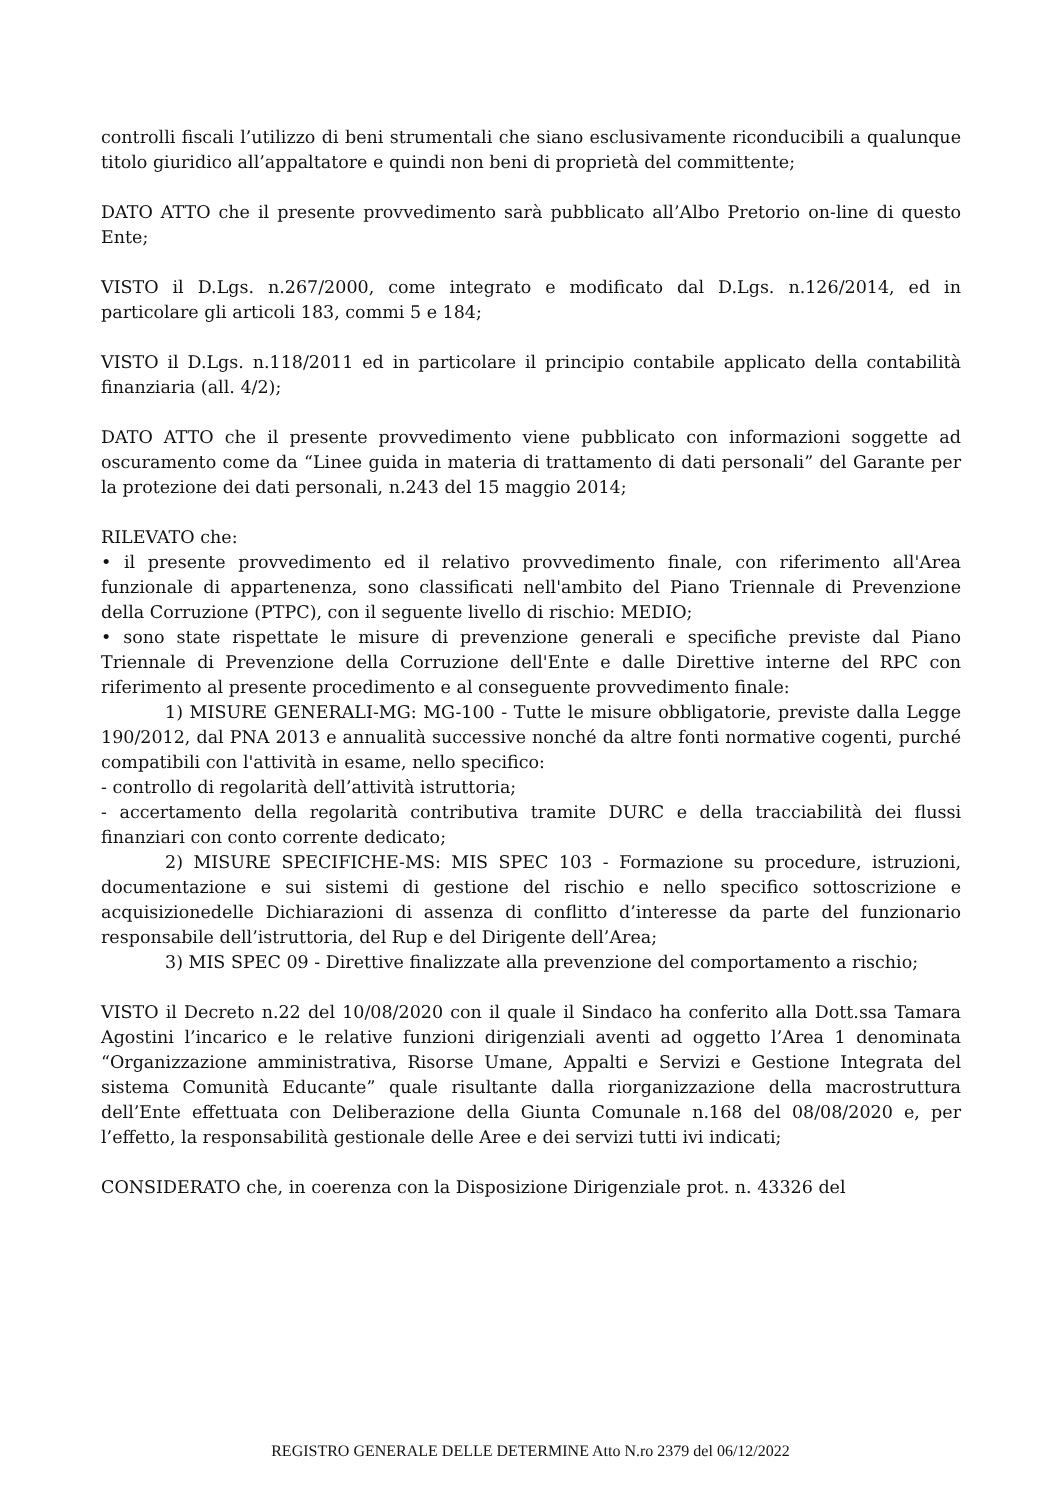controlli fiscali l’utilizzo di beni strumentali che siano esclusivamente riconducibili a qualunque titolo giuridico all’appaltatore e quindi non beni di proprietà del committente;
DATO ATTO che il presente provvedimento sarà pubblicato all’Albo Pretorio on-line di questo Ente;
VISTO il D.Lgs. n.267/2000, come integrato e modificato dal D.Lgs. n.126/2014, ed in particolare gli articoli 183, commi 5 e 184;
VISTO il D.Lgs. n.118/2011 ed in particolare il principio contabile applicato della contabilità finanziaria (all. 4/2);
DATO ATTO che il presente provvedimento viene pubblicato con informazioni soggette ad oscuramento come da “Linee guida in materia di trattamento di dati personali” del Garante per la protezione dei dati personali, n.243 del 15 maggio 2014;
RILEVATO che:
• il presente provvedimento ed il relativo provvedimento finale, con riferimento all'Area funzionale di appartenenza, sono classificati nell'ambito del Piano Triennale di Prevenzione della Corruzione (PTPC), con il seguente livello di rischio: MEDIO;
• sono state rispettate le misure di prevenzione generali e specifiche previste dal Piano Triennale di Prevenzione della Corruzione dell'Ente e dalle Direttive interne del RPC con riferimento al presente procedimento e al conseguente provvedimento finale:
1) MISURE GENERALI-MG: MG-100 - Tutte le misure obbligatorie, previste dalla Legge 190/2012, dal PNA 2013 e annualità successive nonché da altre fonti normative cogenti, purché compatibili con l'attività in esame, nello specifico:
- controllo di regolarità dell’attività istruttoria;
- accertamento della regolarità contributiva tramite DURC e della tracciabilità dei flussi finanziari con conto corrente dedicato;
2) MISURE SPECIFICHE-MS: MIS SPEC 103 - Formazione su procedure, istruzioni, documentazione e sui sistemi di gestione del rischio e nello specifico sottoscrizione e acquisizionedelle Dichiarazioni di assenza di conflitto d’interesse da parte del funzionario responsabile dell’istruttoria, del Rup e del Dirigente dell’Area;
3) MIS SPEC 09 - Direttive finalizzate alla prevenzione del comportamento a rischio;
VISTO il Decreto n.22 del 10/08/2020 con il quale il Sindaco ha conferito alla Dott.ssa Tamara Agostini l’incarico e le relative funzioni dirigenziali aventi ad oggetto l’Area 1 denominata “Organizzazione amministrativa, Risorse Umane, Appalti e Servizi e Gestione Integrata del sistema Comunità Educante” quale risultante dalla riorganizzazione della macrostruttura dell’Ente effettuata con Deliberazione della Giunta Comunale n.168 del 08/08/2020 e, per l’effetto, la responsabilità gestionale delle Aree e dei servizi tutti ivi indicati;
CONSIDERATO che, in coerenza con la Disposizione Dirigenziale prot. n. 43326 del
REGISTRO GENERALE DELLE DETERMINE Atto N.ro 2379 del 06/12/2022